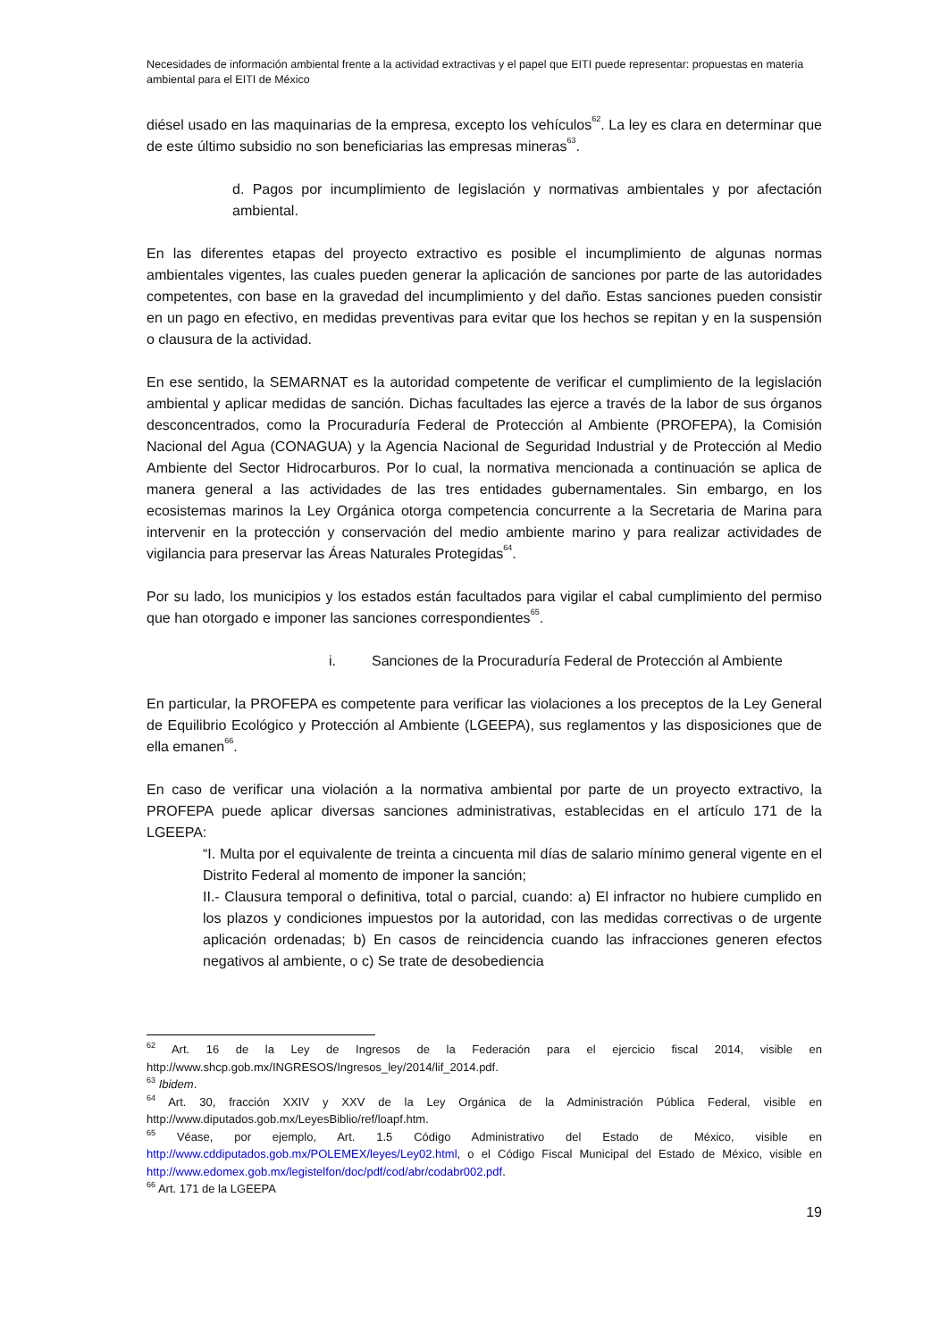Necesidades de información ambiental frente a la actividad extractivas y el papel que EITI puede representar: propuestas en materia ambiental para el EITI de México
diésel usado en las maquinarias de la empresa, excepto los vehículos<sup>62</sup>. La ley es clara en determinar que de este último subsidio no son beneficiarias las empresas mineras<sup>63</sup>.
d. Pagos por incumplimiento de legislación y normativas ambientales y por afectación ambiental.
En las diferentes etapas del proyecto extractivo es posible el incumplimiento de algunas normas ambientales vigentes, las cuales pueden generar la aplicación de sanciones por parte de las autoridades competentes, con base en la gravedad del incumplimiento y del daño. Estas sanciones pueden consistir en un pago en efectivo, en medidas preventivas para evitar que los hechos se repitan y en la suspensión o clausura de la actividad.
En ese sentido, la SEMARNAT es la autoridad competente de verificar el cumplimiento de la legislación ambiental y aplicar medidas de sanción. Dichas facultades las ejerce a través de la labor de sus órganos desconcentrados, como la Procuraduría Federal de Protección al Ambiente (PROFEPA), la Comisión Nacional del Agua (CONAGUA) y la Agencia Nacional de Seguridad Industrial y de Protección al Medio Ambiente del Sector Hidrocarburos. Por lo cual, la normativa mencionada a continuación se aplica de manera general a las actividades de las tres entidades gubernamentales. Sin embargo, en los ecosistemas marinos la Ley Orgánica otorga competencia concurrente a la Secretaria de Marina para intervenir en la protección y conservación del medio ambiente marino y para realizar actividades de vigilancia para preservar las Áreas Naturales Protegidas<sup>64</sup>.
Por su lado, los municipios y los estados están facultados para vigilar el cabal cumplimiento del permiso que han otorgado e imponer las sanciones correspondientes<sup>65</sup>.
i. Sanciones de la Procuraduría Federal de Protección al Ambiente
En particular, la PROFEPA es competente para verificar las violaciones a los preceptos de la Ley General de Equilibrio Ecológico y Protección al Ambiente (LGEEPA), sus reglamentos y las disposiciones que de ella emanen<sup>66</sup>.
En caso de verificar una violación a la normativa ambiental por parte de un proyecto extractivo, la PROFEPA puede aplicar diversas sanciones administrativas, establecidas en el artículo 171 de la LGEEPA:
“I. Multa por el equivalente de treinta a cincuenta mil días de salario mínimo general vigente en el Distrito Federal al momento de imponer la sanción;
II.- Clausura temporal o definitiva, total o parcial, cuando: a) El infractor no hubiere cumplido en los plazos y condiciones impuestos por la autoridad, con las medidas correctivas o de urgente aplicación ordenadas; b) En casos de reincidencia cuando las infracciones generen efectos negativos al ambiente, o c) Se trate de desobediencia
<sup>62</sup> Art. 16 de la Ley de Ingresos de la Federación para el ejercicio fiscal 2014, visible en http://www.shcp.gob.mx/INGRESOS/Ingresos_ley/2014/lif_2014.pdf.
<sup>63</sup> Ibidem.
<sup>64</sup> Art. 30, fracción XXIV y XXV de la Ley Orgánica de la Administración Pública Federal, visible en http://www.diputados.gob.mx/LeyesBiblio/ref/loapf.htm.
<sup>65</sup> Véase, por ejemplo, Art. 1.5 Código Administrativo del Estado de México, visible en http://www.cddiputados.gob.mx/POLEMEX/leyes/Ley02.html, o el Código Fiscal Municipal del Estado de México, visible en http://www.edomex.gob.mx/legistelfon/doc/pdf/cod/abr/codabr002.pdf.
<sup>66</sup> Art. 171 de la LGEEPA
19